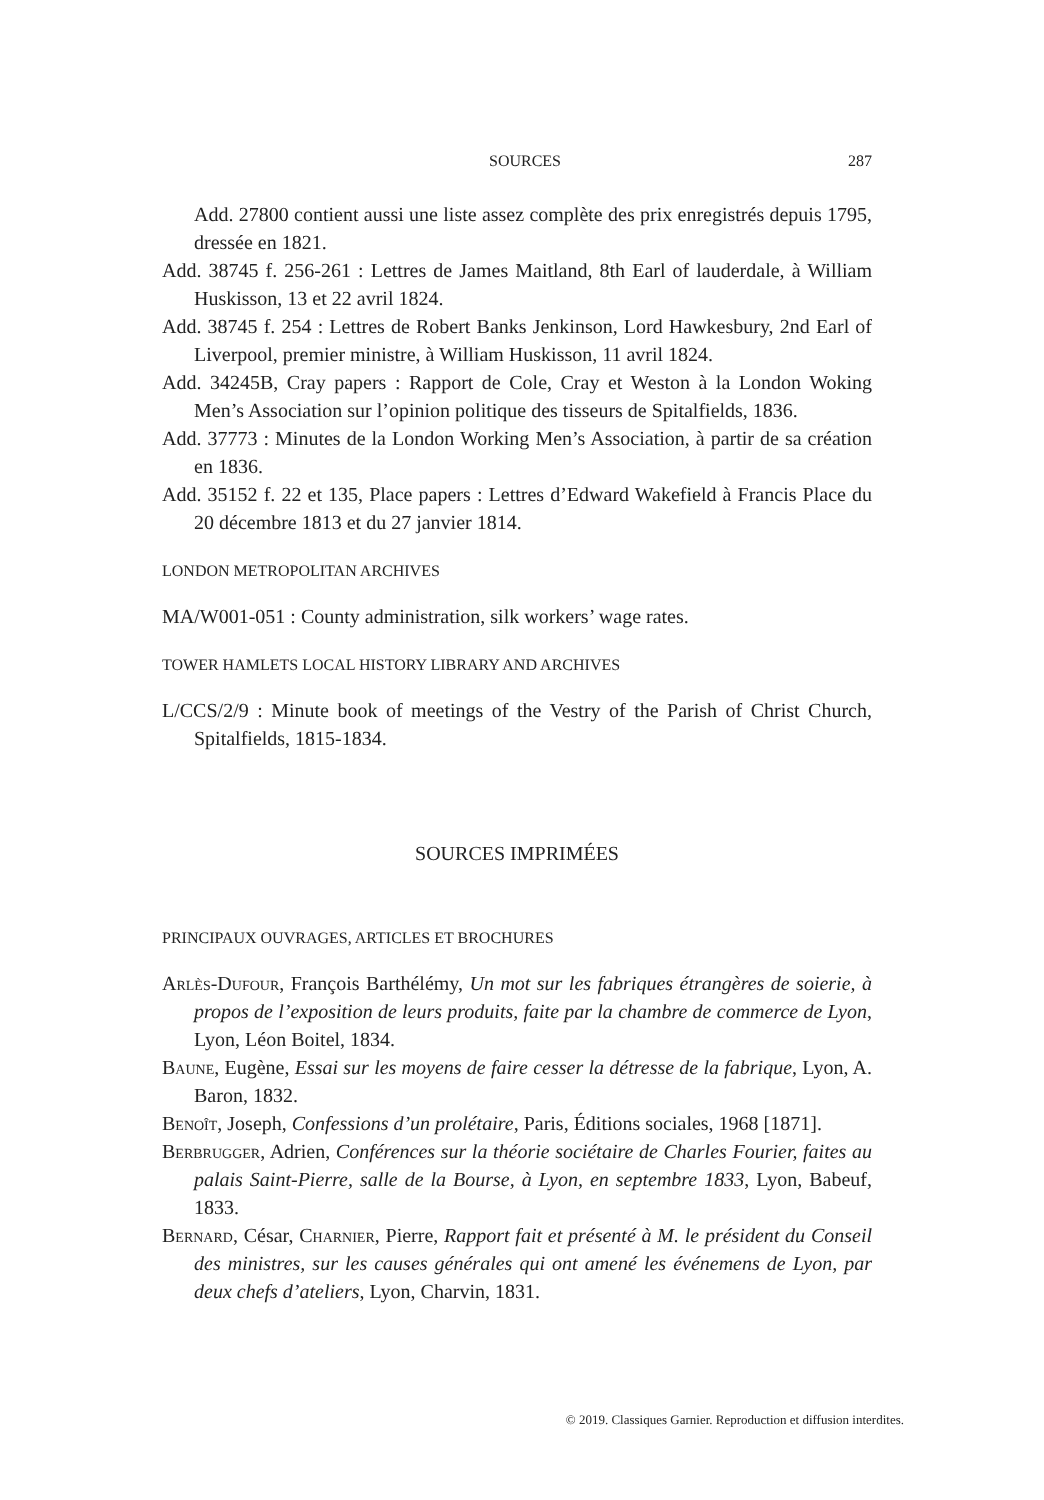SOURCES 287
Add. 27800 contient aussi une liste assez complète des prix enregistrés depuis 1795, dressée en 1821.
Add. 38745 f. 256-261 : Lettres de James Maitland, 8th Earl of lauderdale, à William Huskisson, 13 et 22 avril 1824.
Add. 38745 f. 254 : Lettres de Robert Banks Jenkinson, Lord Hawkesbury, 2nd Earl of Liverpool, premier ministre, à William Huskisson, 11 avril 1824.
Add. 34245B, Cray papers : Rapport de Cole, Cray et Weston à la London Woking Men’s Association sur l’opinion politique des tisseurs de Spitalfields, 1836.
Add. 37773 : Minutes de la London Working Men’s Association, à partir de sa création en 1836.
Add. 35152 f. 22 et 135, Place papers : Lettres d’Edward Wakefield à Francis Place du 20 décembre 1813 et du 27 janvier 1814.
LONDON METROPOLITAN ARCHIVES
MA/W001-051 : County administration, silk workers’ wage rates.
TOWER HAMLETS LOCAL HISTORY LIBRARY AND ARCHIVES
L/CCS/2/9 : Minute book of meetings of the Vestry of the Parish of Christ Church, Spitalfields, 1815-1834.
SOURCES IMPRIMÉES
PRINCIPAUX OUVRAGES, ARTICLES ET BROCHURES
Arlès-Dufour, François Barthélémy, Un mot sur les fabriques étrangères de soierie, à propos de l’exposition de leurs produits, faite par la chambre de commerce de Lyon, Lyon, Léon Boitel, 1834.
Baune, Eugène, Essai sur les moyens de faire cesser la détresse de la fabrique, Lyon, A. Baron, 1832.
Benoît, Joseph, Confessions d’un prolétaire, Paris, Éditions sociales, 1968 [1871].
Berbrugger, Adrien, Conférences sur la théorie sociétaire de Charles Fourier, faites au palais Saint-Pierre, salle de la Bourse, à Lyon, en septembre 1833, Lyon, Babeuf, 1833.
Bernard, César, Charnier, Pierre, Rapport fait et présenté à M. le président du Conseil des ministres, sur les causes générales qui ont amené les événemens de Lyon, par deux chefs d’ateliers, Lyon, Charvin, 1831.
© 2019. Classiques Garnier. Reproduction et diffusion interdites.